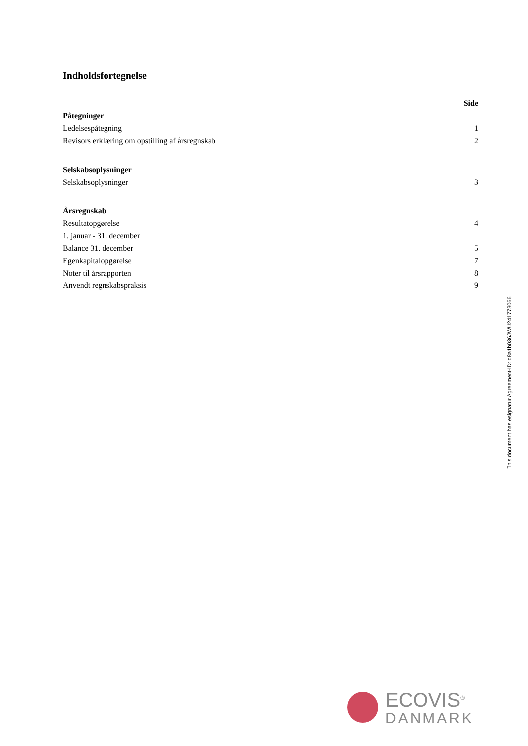Indholdsfortegnelse
Side
Påtegninger
Ledelsespåtegning 1
Revisors erklæring om opstilling af årsregnskab 2
Selskabsoplysninger
Selskabsoplysninger 3
Årsregnskab
Resultatopgørelse
1. januar - 31. december 4
Balance 31. december 5
Egenkapitalopgørelse 7
Noter til årsrapporten 8
Anvendt regnskabspraksis 9
This document has esignatur Agreement-ID: d8a1b036JWU241773066
ECOVIS<sup>®</sup>
DANMARK